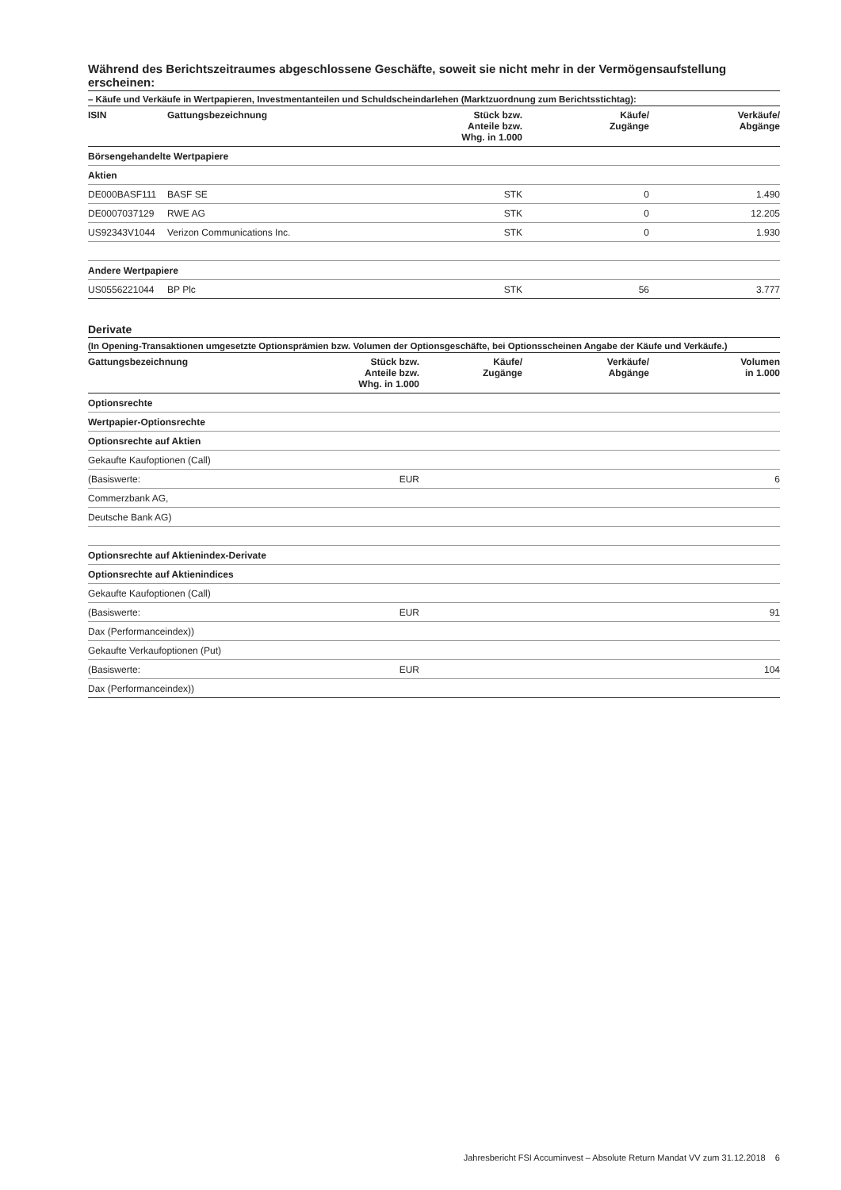Während des Berichtszeitraumes abgeschlossene Geschäfte, soweit sie nicht mehr in der Vermögensaufstellung erscheinen:
– Käufe und Verkäufe in Wertpapieren, Investmentanteilen und Schuldscheindarlehen (Marktzuordnung zum Berichtsstichtag):
| ISIN | Gattungsbezeichnung | Stück bzw. Anteile bzw. Whg. in 1.000 | Käufe/ Zugänge | Verkäufe/ Abgänge |
| --- | --- | --- | --- | --- |
| Börsengehandelte Wertpapiere | | | | |
| Aktien | | | | |
| DE000BASF111 | BASF SE | STK | 0 | 1.490 |
| DE0007037129 | RWE AG | STK | 0 | 12.205 |
| US92343V1044 | Verizon Communications Inc. | STK | 0 | 1.930 |
| Andere Wertpapiere | | | | |
| US0556221044 | BP Plc | STK | 56 | 3.777 |
Derivate
(In Opening-Transaktionen umgesetzte Optionsprämien bzw. Volumen der Optionsgeschäfte, bei Optionsscheinen Angabe der Käufe und Verkäufe.)
| Gattungsbezeichnung | Stück bzw. Anteile bzw. Whg. in 1.000 | Käufe/ Zugänge | Verkäufe/ Abgänge | Volumen in 1.000 |
| --- | --- | --- | --- | --- |
| Optionsrechte | | | | |
| Wertpapier-Optionsrechte | | | | |
| Optionsrechte auf Aktien | | | | |
| Gekaufte Kaufoptionen (Call) | | | | |
| (Basiswerte: | EUR | | | 6 |
| Commerzbank AG, | | | | |
| Deutsche Bank AG) | | | | |
| Optionsrechte auf Aktienindex-Derivate | | | | |
| Optionsrechte auf Aktienindices | | | | |
| Gekaufte Kaufoptionen (Call) | | | | |
| (Basiswerte: | EUR | | | 91 |
| Dax (Performanceindex)) | | | | |
| Gekaufte Verkaufoptionen (Put) | | | | |
| (Basiswerte: | EUR | | | 104 |
| Dax (Performanceindex)) | | | | |
Jahresbericht FSI Accuminvest – Absolute Return Mandat VV zum 31.12.2018 6